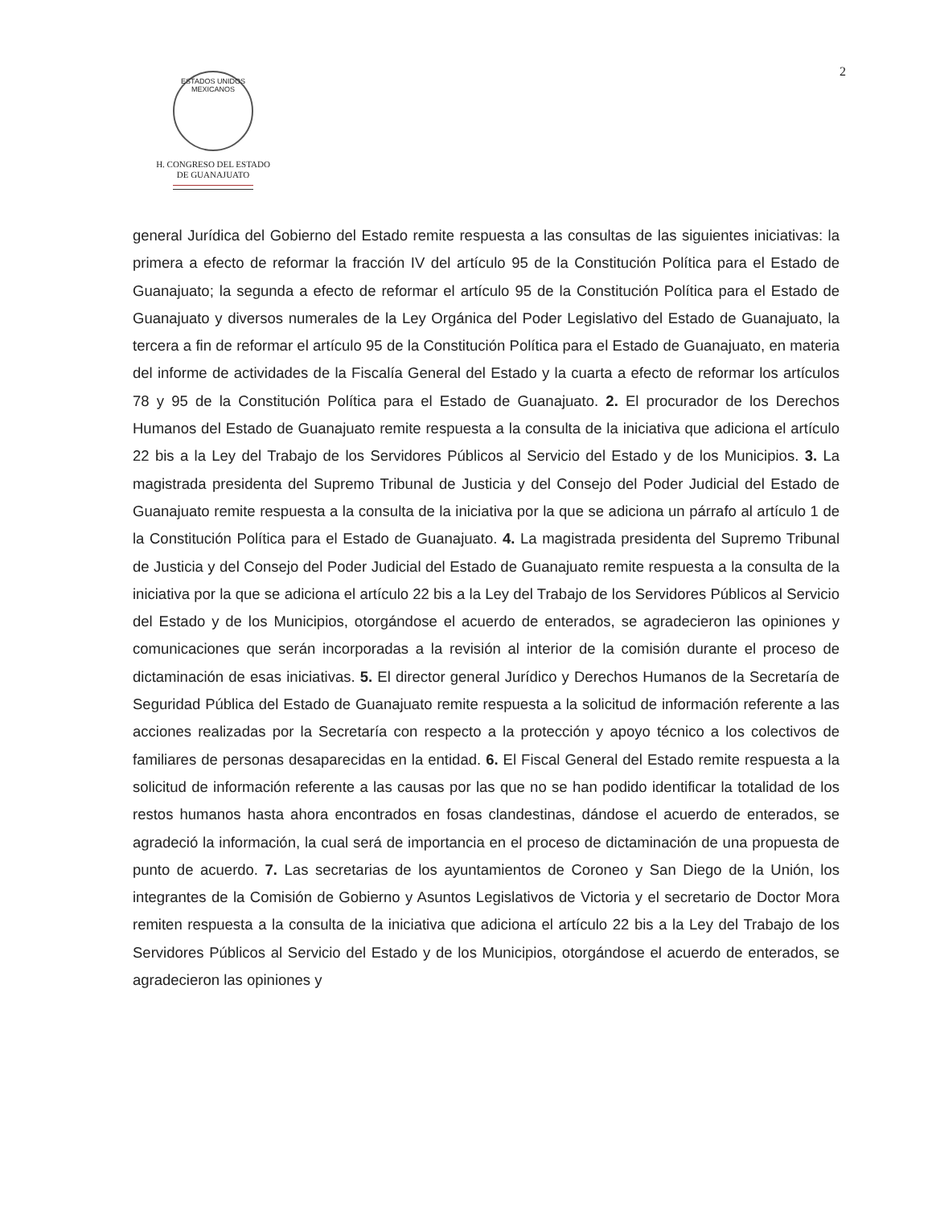2
ESTADOS UNIDOS MEXICANOS
H. CONGRESO DEL ESTADO
DE GUANAJUATO
general Jurídica del Gobierno del Estado remite respuesta a las consultas de las siguientes iniciativas: la primera a efecto de reformar la fracción IV del artículo 95 de la Constitución Política para el Estado de Guanajuato; la segunda a efecto de reformar el artículo 95 de la Constitución Política para el Estado de Guanajuato y diversos numerales de la Ley Orgánica del Poder Legislativo del Estado de Guanajuato, la tercera a fin de reformar el artículo 95 de la Constitución Política para el Estado de Guanajuato, en materia del informe de actividades de la Fiscalía General del Estado y la cuarta a efecto de reformar los artículos 78 y 95 de la Constitución Política para el Estado de Guanajuato. 2. El procurador de los Derechos Humanos del Estado de Guanajuato remite respuesta a la consulta de la iniciativa que adiciona el artículo 22 bis a la Ley del Trabajo de los Servidores Públicos al Servicio del Estado y de los Municipios. 3. La magistrada presidenta del Supremo Tribunal de Justicia y del Consejo del Poder Judicial del Estado de Guanajuato remite respuesta a la consulta de la iniciativa por la que se adiciona un párrafo al artículo 1 de la Constitución Política para el Estado de Guanajuato. 4. La magistrada presidenta del Supremo Tribunal de Justicia y del Consejo del Poder Judicial del Estado de Guanajuato remite respuesta a la consulta de la iniciativa por la que se adiciona el artículo 22 bis a la Ley del Trabajo de los Servidores Públicos al Servicio del Estado y de los Municipios, otorgándose el acuerdo de enterados, se agradecieron las opiniones y comunicaciones que serán incorporadas a la revisión al interior de la comisión durante el proceso de dictaminación de esas iniciativas. 5. El director general Jurídico y Derechos Humanos de la Secretaría de Seguridad Pública del Estado de Guanajuato remite respuesta a la solicitud de información referente a las acciones realizadas por la Secretaría con respecto a la protección y apoyo técnico a los colectivos de familiares de personas desaparecidas en la entidad. 6. El Fiscal General del Estado remite respuesta a la solicitud de información referente a las causas por las que no se han podido identificar la totalidad de los restos humanos hasta ahora encontrados en fosas clandestinas, dándose el acuerdo de enterados, se agradeció la información, la cual será de importancia en el proceso de dictaminación de una propuesta de punto de acuerdo. 7. Las secretarias de los ayuntamientos de Coroneo y San Diego de la Unión, los integrantes de la Comisión de Gobierno y Asuntos Legislativos de Victoria y el secretario de Doctor Mora remiten respuesta a la consulta de la iniciativa que adiciona el artículo 22 bis a la Ley del Trabajo de los Servidores Públicos al Servicio del Estado y de los Municipios, otorgándose el acuerdo de enterados, se agradecieron las opiniones y